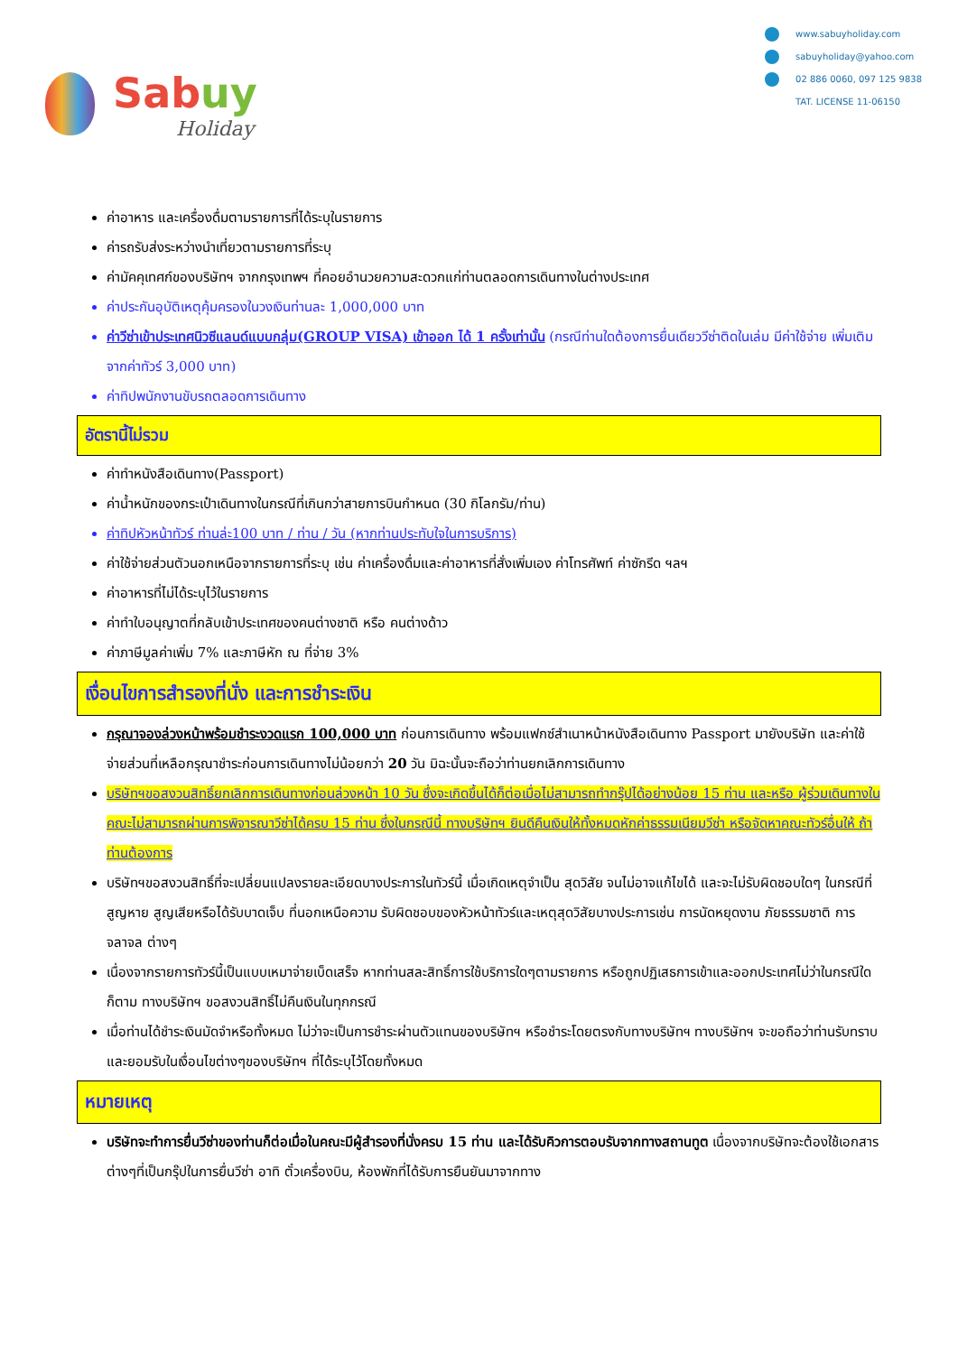Sabuy
Holiday
www.sabuyholiday.com
sabuyholiday@yahoo.com
02 886 0060, 097 125 9838
TAT. LICENSE 11-06150
ค่าอาหาร และเครื่องดื่มตามรายการที่ได้ระบุในรายการ
ค่ารถรับส่งระหว่างนำเที่ยวตามรายการที่ระบุ
ค่ามัคคุเทศก์ของบริษัทฯ จากกรุงเทพฯ ที่คอยอำนวยความสะดวกแก่ท่านตลอดการเดินทางในต่างประเทศ
ค่าประกันอุบัติเหตุคุ้มครองในวงเงินท่านละ 1,000,000 บาท
ค่าวีซ่าเข้าประเทศนิวซีแลนด์แบบกลุ่ม(GROUP VISA) เข้าออก ได้ 1 ครั้งเท่านั้น (กรณีท่านใดต้องการยื่นเดียววีซ่าติดในเล่ม มีค่าใช้จ่าย เพิ่มเติมจากค่าทัวร์ 3,000 บาท)
ค่าทิปพนักงานขับรถตลอดการเดินทาง
อัตรานี้ไม่รวม
ค่าทำหนังสือเดินทาง(Passport)
ค่าน้ำหนักของกระเป๋าเดินทางในกรณีที่เกินกว่าสายการบินกำหนด (30 กิโลกรัม/ท่าน)
ค่าทิปหัวหน้าทัวร์ ท่านล่ะ100 บาท / ท่าน / วัน (หากท่านประทับใจในการบริการ)
ค่าใช้จ่ายส่วนตัวนอกเหนือจากรายการที่ระบุ เช่น ค่าเครื่องดื่มและค่าอาหารที่สั่งเพิ่มเอง ค่าโทรศัพท์ ค่าซักรีด ฯลฯ
ค่าอาหารที่ไม่ได้ระบุไว้ในรายการ
ค่าทำใบอนุญาตที่กลับเข้าประเทศของคนต่างชาติ หรือ คนต่างด้าว
ค่าภาษีมูลค่าเพิ่ม 7% และภาษีหัก ณ ที่จ่าย 3%
เงื่อนไขการสำรองที่นั่ง และการชำระเงิน
กรุณาจองล่วงหน้าพร้อมชำระงวดแรก 100,000 บาท ก่อนการเดินทาง พร้อมแฟกซ์สำเนาหน้าหนังสือเดินทาง Passport มายังบริษัท และค่าใช้จ่ายส่วนที่เหลือกรุณาชำระก่อนการเดินทางไม่น้อยกว่า 20 วัน มิฉะนั้นจะถือว่าท่านยกเลิกการเดินทาง
บริษัทฯขอสงวนสิทธิ์ยกเลิกการเดินทางก่อนล่วงหน้า 10 วัน ซึ่งจะเกิดขึ้นได้ก็ต่อเมื่อไม่สามารถทำกรุ๊ปได้อย่างน้อย 15 ท่าน และหรือ ผู้ร่วมเดินทางในคณะไม่สามารถผ่านการพิจารณาวีซ่าได้ครบ 15 ท่าน ซึ่งในกรณีนี้ ทางบริษัทฯ ยินดีคืนเงินให้ทั้งหมดหักค่าธรรมเนียมวีซ่า หรือจัดหาคณะทัวร์อื่นให้ ถ้าท่านต้องการ
บริษัทฯขอสงวนสิทธิ์ที่จะเปลี่ยนแปลงรายละเอียดบางประการในทัวร์นี้ เมื่อเกิดเหตุจำเป็น สุดวิสัย จนไม่อาจแก้ไขได้ และจะไม่รับผิดชอบใดๆ ในกรณีที่สูญหาย สูญเสียหรือได้รับบาดเจ็บ ที่นอกเหนือความ รับผิดชอบของหัวหน้าทัวร์และเหตุสุดวิสัยบางประการเช่น การนัดหยุดงาน ภัยธรรมชาติ การจลาจล ต่างๆ
เนื่องจากรายการทัวร์นี้เป็นแบบเหมาจ่ายเบ็ดเสร็จ หากท่านสละสิทธิ์การใช้บริการใดๆตามรายการ หรือถูกปฏิเสธการเข้าและออกประเทศไม่ว่าในกรณีใดก็ตาม ทางบริษัทฯ ขอสงวนสิทธิ์ไม่คืนเงินในทุกกรณี
เมื่อท่านได้ชำระเงินมัดจำหรือทั้งหมด ไม่ว่าจะเป็นการชำระผ่านตัวแทนของบริษัทฯ หรือชำระโดยตรงกับทางบริษัทฯ ทางบริษัทฯ จะขอถือว่าท่านรับทราบและยอมรับในเงื่อนไขต่างๆของบริษัทฯ ที่ได้ระบุไว้โดยทั้งหมด
หมายเหตุ
บริษัทจะทำการยื่นวีซ่าของท่านก็ต่อเมื่อในคณะมีผู้สำรองที่นั่งครบ 15 ท่าน และได้รับคิวการตอบรับจากทางสถานทูต เนื่องจากบริษัทจะต้องใช้เอกสารต่างๆที่เป็นกรุ๊ปในการยื่นวีซ่า อาทิ ตั๋วเครื่องบิน, ห้องพักที่ได้รับการยืนยันมาจากทาง